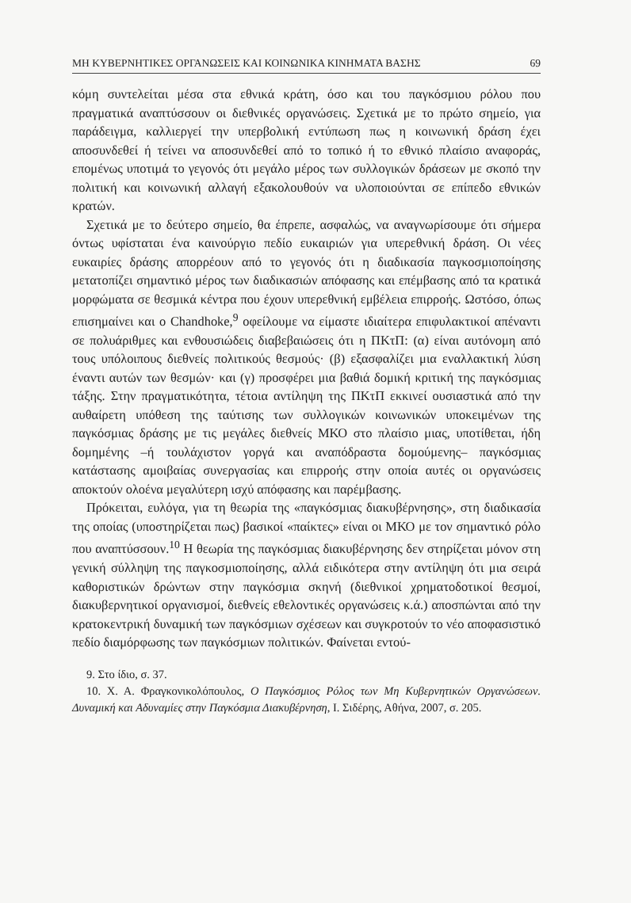ΜΗ ΚΥΒΕΡΝΗΤΙΚΕΣ ΟΡΓΑΝΩΣΕΙΣ ΚΑΙ ΚΟΙΝΩΝΙΚΑ ΚΙΝΗΜΑΤΑ ΒΑΣΗΣ 69
κόμη συντελείται μέσα στα εθνικά κράτη, όσο και του παγκόσμιου ρόλου που πραγματικά αναπτύσσουν οι διεθνικές οργανώσεις. Σχετικά με το πρώτο σημείο, για παράδειγμα, καλλιεργεί την υπερβολική εντύπωση πως η κοινωνική δράση έχει αποσυνδεθεί ή τείνει να αποσυνδεθεί από το τοπικό ή το εθνικό πλαίσιο αναφοράς, επομένως υποτιμά το γεγονός ότι μεγάλο μέρος των συλλογικών δράσεων με σκοπό την πολιτική και κοινωνική αλλαγή εξακολουθούν να υλοποιούνται σε επίπεδο εθνικών κρατών.
Σχετικά με το δεύτερο σημείο, θα έπρεπε, ασφαλώς, να αναγνωρίσουμε ότι σήμερα όντως υφίσταται ένα καινούργιο πεδίο ευκαιριών για υπερεθνική δράση. Οι νέες ευκαιρίες δράσης απορρέουν από το γεγονός ότι η διαδικασία παγκοσμιοποίησης μετατοπίζει σημαντικό μέρος των διαδικασιών απόφασης και επέμβασης από τα κρατικά μορφώματα σε θεσμικά κέντρα που έχουν υπερεθνική εμβέλεια επιρροής. Ωστόσο, όπως επισημαίνει και ο Chandhoke,<sup>9</sup> οφείλουμε να είμαστε ιδιαίτερα επιφυλακτικοί απέναντι σε πολυάριθμες και ενθουσιώδεις διαβεβαιώσεις ότι η ΠΚτΠ: (α) είναι αυτόνομη από τους υπόλοιπους διεθνείς πολιτικούς θεσμούς· (β) εξασφαλίζει μια εναλλακτική λύση έναντι αυτών των θεσμών· και (γ) προσφέρει μια βαθιά δομική κριτική της παγκόσμιας τάξης. Στην πραγματικότητα, τέτοια αντίληψη της ΠΚτΠ εκκινεί ουσιαστικά από την αυθαίρετη υπόθεση της ταύτισης των συλλογικών κοινωνικών υποκειμένων της παγκόσμιας δράσης με τις μεγάλες διεθνείς ΜΚΟ στο πλαίσιο μιας, υποτίθεται, ήδη δομημένης –ή τουλάχιστον γοργά και αναπόδραστα δομούμενης– παγκόσμιας κατάστασης αμοιβαίας συνεργασίας και επιρροής στην οποία αυτές οι οργανώσεις αποκτούν ολοένα μεγαλύτερη ισχύ απόφασης και παρέμβασης.
Πρόκειται, ευλόγα, για τη θεωρία της «παγκόσμιας διακυβέρνησης», στη διαδικασία της οποίας (υποστηρίζεται πως) βασικοί «παίκτες» είναι οι ΜΚΟ με τον σημαντικό ρόλο που αναπτύσσουν.<sup>10</sup> Η θεωρία της παγκόσμιας διακυβέρνησης δεν στηρίζεται μόνον στη γενική σύλληψη της παγκοσμιοποίησης, αλλά ειδικότερα στην αντίληψη ότι μια σειρά καθοριστικών δρώντων στην παγκόσμια σκηνή (διεθνικοί χρηματοδοτικοί θεσμοί, διακυβερνητικοί οργανισμοί, διεθνείς εθελοντικές οργανώσεις κ.ά.) αποσπώνται από την κρατοκεντρική δυναμική των παγκόσμιων σχέσεων και συγκροτούν το νέο αποφασιστικό πεδίο διαμόρφωσης των παγκόσμιων πολιτικών. Φαίνεται εντού-
9. Στο ίδιο, σ. 37.
10. Χ. Α. Φραγκονικολόπουλος, Ο Παγκόσμιος Ρόλος των Μη Κυβερνητικών Οργανώσεων. Δυναμική και Αδυναμίες στην Παγκόσμια Διακυβέρνηση, Ι. Σιδέρης, Αθήνα, 2007, σ. 205.